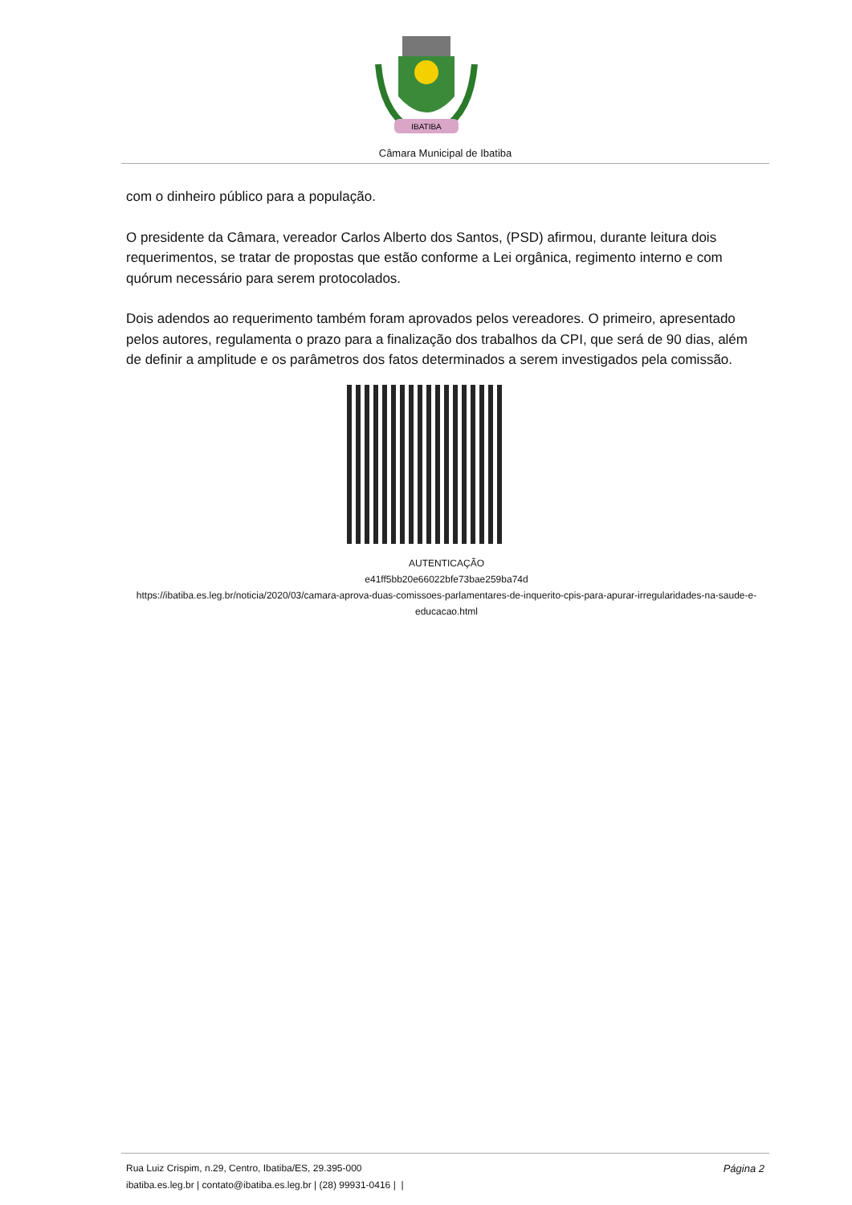IBATIBA
Câmara Municipal de Ibatiba
com o dinheiro público para a população.
O presidente da Câmara, vereador Carlos Alberto dos Santos, (PSD) afirmou, durante leitura dois requerimentos, se tratar de propostas que estão conforme a Lei orgânica, regimento interno e com quórum necessário para serem protocolados.
Dois adendos ao requerimento também foram aprovados pelos vereadores. O primeiro, apresentado pelos autores, regulamenta o prazo para a finalização dos trabalhos da CPI, que será de 90 dias, além de definir a amplitude e os parâmetros dos fatos determinados a serem investigados pela comissão.
AUTENTICAÇÃO
e41ff5bb20e66022bfe73bae259ba74d
https://ibatiba.es.leg.br/noticia/2020/03/camara-aprova-duas-comissoes-parlamentares-de-inquerito-cpis-para-apurar-irregularidades-na-saude-e-educacao.html
Página 2 Rua Luiz Crispim, n.29, Centro, Ibatiba/ES, 29.395-000
ibatiba.es.leg.br | contato@ibatiba.es.leg.br | (28) 99931-0416 | |